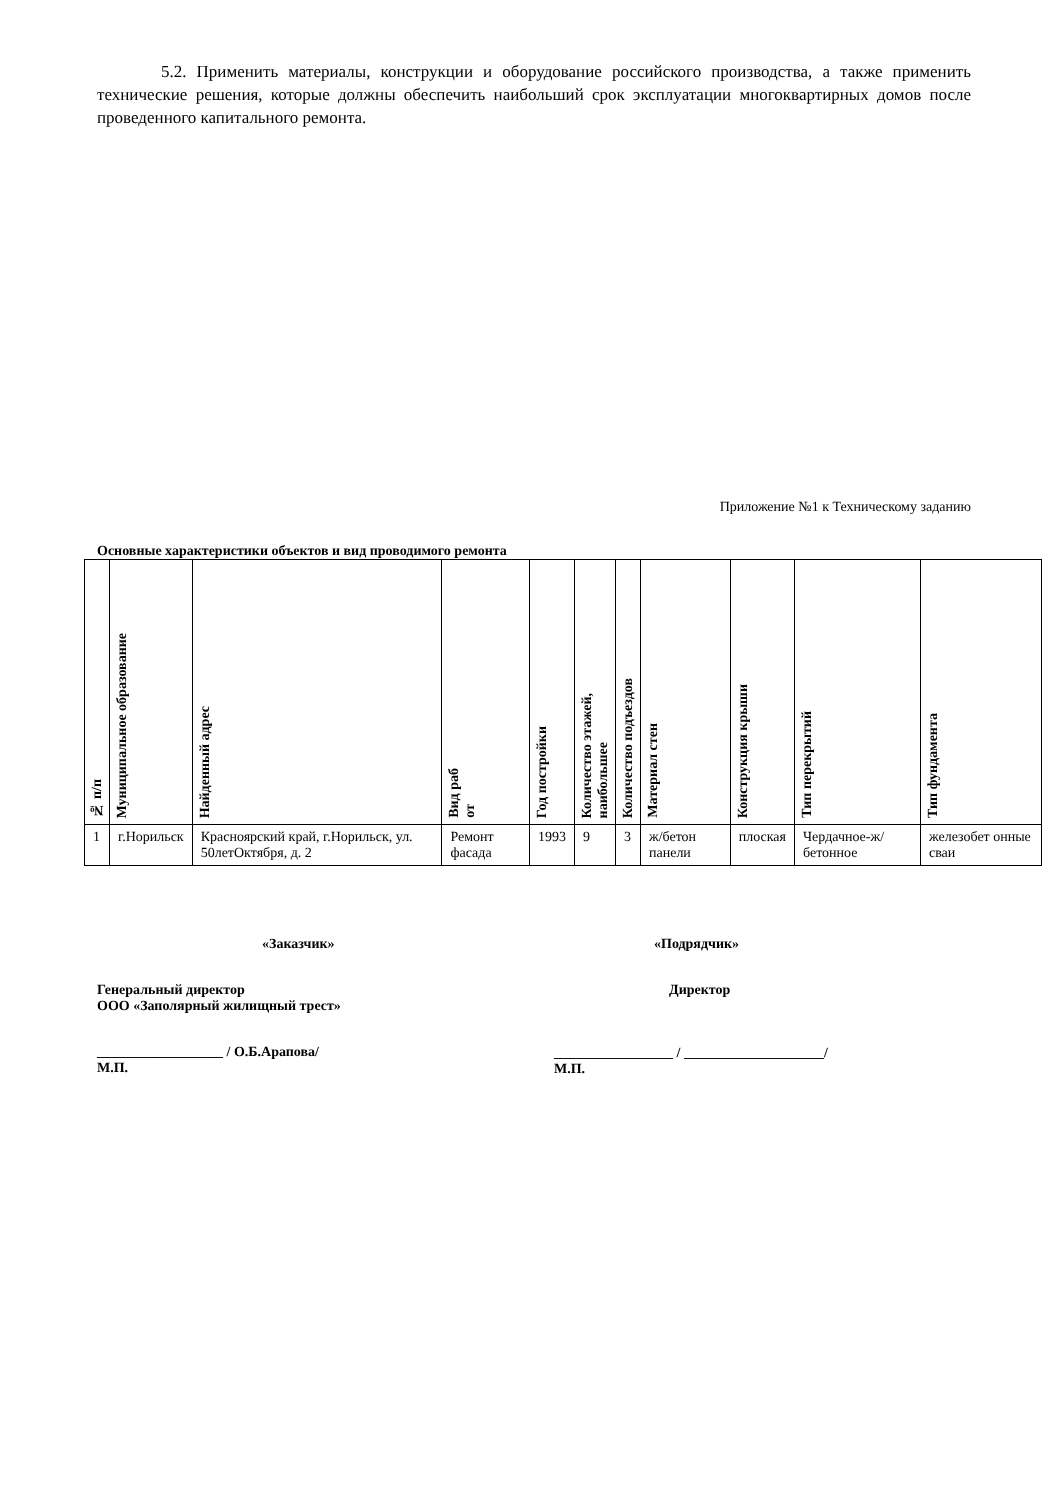5.2. Применить материалы, конструкции и оборудование российского производства, а также применить технические решения, которые должны обеспечить наибольший срок эксплуатации многоквартирных домов после проведенного капитального ремонта.
Приложение №1 к Техническому заданию
Основные характеристики объектов и вид проводимого ремонта
| № п/п | Муниципальное образование | Найденный адрес | Вид раб от | Год постройки | Количество этажей, наибольшее | Количество подъездов | Материал стен | Конструкция крыши | Тип перекрытий | Тип фундамента |
| --- | --- | --- | --- | --- | --- | --- | --- | --- | --- | --- |
| 1 | г.Норильск | Красноярский край, г.Норильск, ул. 50летОктября, д. 2 | Ремонт фасада | 1993 | 9 | 3 | ж/бетон панели | плоская | Чердачное-ж/бетонное | железобет онные сваи |
«Заказчик»
Генеральный директор
ООО «Заполярный жилищный трест»
__________________ / О.Б.Арапова/
М.П.
«Подрядчик»
Директор
_________________ / ____________________/
М.П.